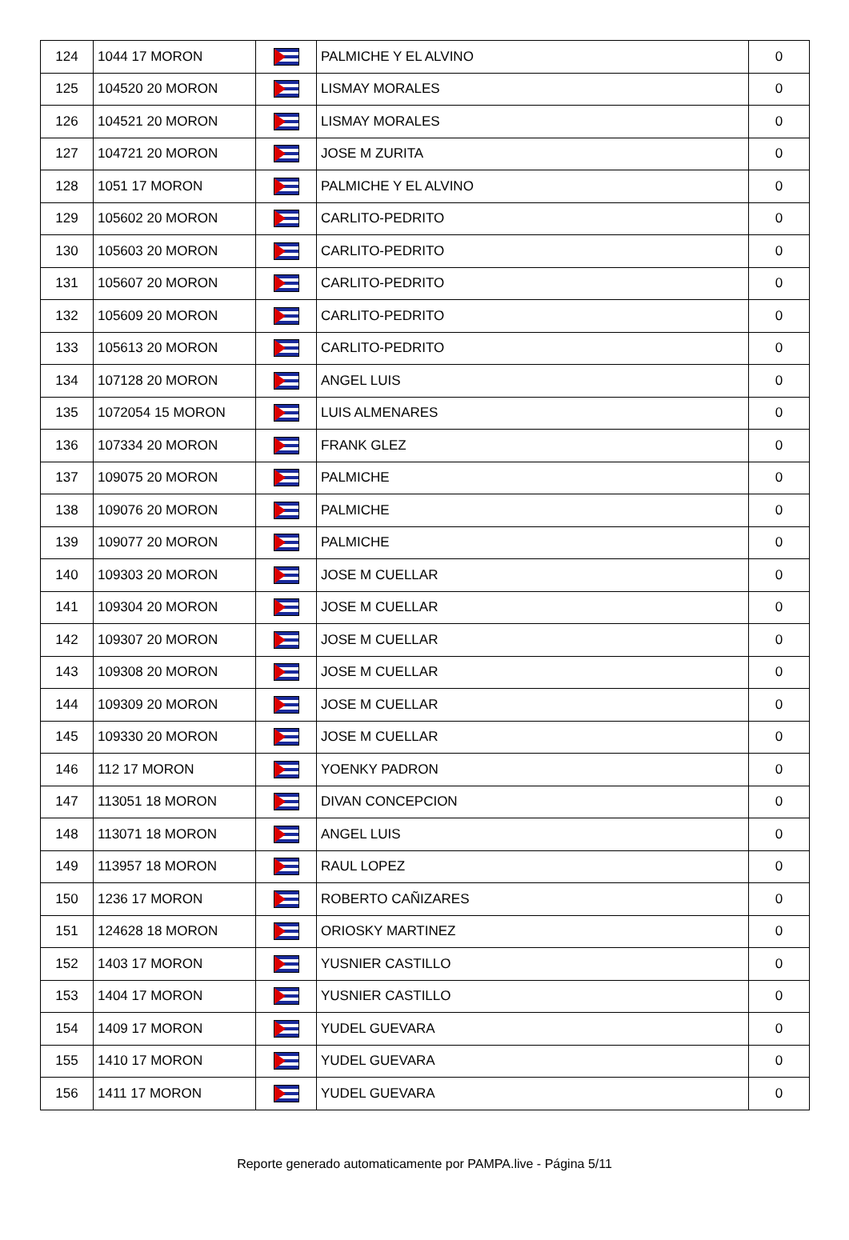| 124 | 1044 17 MORON | | PALMICHE Y EL ALVINO | 0 |
| 125 | 104520 20 MORON | | LISMAY MORALES | 0 |
| 126 | 104521 20 MORON | | LISMAY MORALES | 0 |
| 127 | 104721 20 MORON | | JOSE M ZURITA | 0 |
| 128 | 1051 17 MORON | | PALMICHE Y EL ALVINO | 0 |
| 129 | 105602 20 MORON | | CARLITO-PEDRITO | 0 |
| 130 | 105603 20 MORON | | CARLITO-PEDRITO | 0 |
| 131 | 105607 20 MORON | | CARLITO-PEDRITO | 0 |
| 132 | 105609 20 MORON | | CARLITO-PEDRITO | 0 |
| 133 | 105613 20 MORON | | CARLITO-PEDRITO | 0 |
| 134 | 107128 20 MORON | | ANGEL LUIS | 0 |
| 135 | 1072054 15 MORON | | LUIS ALMENARES | 0 |
| 136 | 107334 20 MORON | | FRANK GLEZ | 0 |
| 137 | 109075 20 MORON | | PALMICHE | 0 |
| 138 | 109076 20 MORON | | PALMICHE | 0 |
| 139 | 109077 20 MORON | | PALMICHE | 0 |
| 140 | 109303 20 MORON | | JOSE M CUELLAR | 0 |
| 141 | 109304 20 MORON | | JOSE M CUELLAR | 0 |
| 142 | 109307 20 MORON | | JOSE M CUELLAR | 0 |
| 143 | 109308 20 MORON | | JOSE M CUELLAR | 0 |
| 144 | 109309 20 MORON | | JOSE M CUELLAR | 0 |
| 145 | 109330 20 MORON | | JOSE M CUELLAR | 0 |
| 146 | 112 17 MORON | | YOENKY PADRON | 0 |
| 147 | 113051 18 MORON | | DIVAN CONCEPCION | 0 |
| 148 | 113071 18 MORON | | ANGEL LUIS | 0 |
| 149 | 113957 18 MORON | | RAUL LOPEZ | 0 |
| 150 | 1236 17 MORON | | ROBERTO CAÑIZARES | 0 |
| 151 | 124628 18 MORON | | ORIOSKY MARTINEZ | 0 |
| 152 | 1403 17 MORON | | YUSNIER CASTILLO | 0 |
| 153 | 1404 17 MORON | | YUSNIER CASTILLO | 0 |
| 154 | 1409 17 MORON | | YUDEL GUEVARA | 0 |
| 155 | 1410 17 MORON | | YUDEL GUEVARA | 0 |
| 156 | 1411 17 MORON | | YUDEL GUEVARA | 0 |
Reporte generado automaticamente por PAMPA.live - Página 5/11